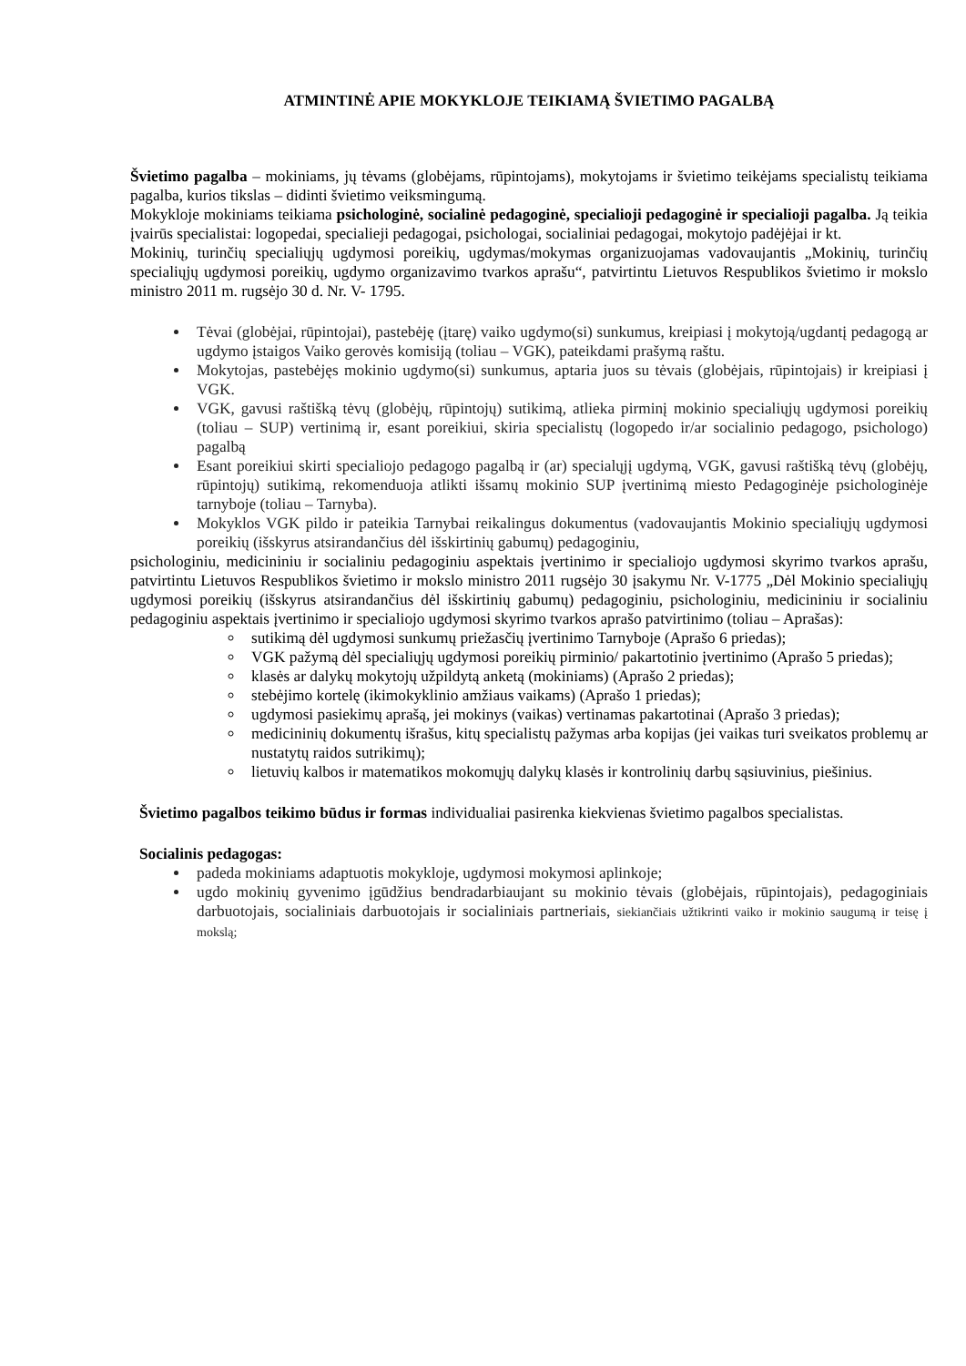ATMINTINĖ APIE MOKYKLOJE TEIKIAMĄ ŠVIETIMO PAGALBĄ
Švietimo pagalba – mokiniams, jų tėvams (globėjams, rūpintojams), mokytojams ir švietimo teikėjams specialistų teikiama pagalba, kurios tikslas – didinti švietimo veiksmingumą.
Mokykloje mokiniams teikiama psichologinė, socialinė pedagoginė, specialioji pedagoginė ir specialioji pagalba. Ją teikia įvairūs specialistai: logopedai, specialieji pedagogai, psichologai, socialiniai pedagogai, mokytojo padėjėjai ir kt.
Mokinių, turinčių specialiųjų ugdymosi poreikių, ugdymas/mokymas organizuojamas vadovaujantis „Mokinių, turinčių specialiųjų ugdymosi poreikių, ugdymo organizavimo tvarkos aprašu“, patvirtintu Lietuvos Respublikos švietimo ir mokslo ministro 2011 m. rugsėjo 30 d. Nr. V- 1795.
Tėvai (globėjai, rūpintojai), pastebėję (įtarę) vaiko ugdymo(si) sunkumus, kreipiasi į mokytoją/ugdantį pedagogą ar ugdymo įstaigos Vaiko gerovės komisiją (toliau – VGK), pateikdami prašymą raštu.
Mokytojas, pastebėjęs mokinio ugdymo(si) sunkumus, aptaria juos su tėvais (globėjais, rūpintojais) ir kreipiasi į VGK.
VGK, gavusi raštišką tėvų (globėjų, rūpintojų) sutikimą, atlieka pirminį mokinio specialiųjų ugdymosi poreikių (toliau – SUP) vertinimą ir, esant poreikiui, skiria specialistų (logopedo ir/ar socialinio pedagogo, psichologo) pagalbą
Esant poreikiui skirti specialiojo pedagogo pagalbą ir (ar) specialųjį ugdymą, VGK, gavusi raštišką tėvų (globėjų, rūpintojų) sutikimą, rekomenduoja atlikti išsamų mokinio SUP įvertinimą miesto Pedagoginėje psichologinėje tarnyboje (toliau – Tarnyba).
Mokyklos VGK pildo ir pateikia Tarnybai reikalingus dokumentus (vadovaujantis Mokinio specialiųjų ugdymosi poreikių (išskyrus atsirandančius dėl išskirtinių gabumų) pedagoginiu,
psichologiniu, medicininiu ir socialiniu pedagoginiu aspektais įvertinimo ir specialiojo ugdymosi skyrimo tvarkos aprašu, patvirtintu Lietuvos Respublikos švietimo ir mokslo ministro 2011 rugsėjo 30 įsakymu Nr. V-1775 „Dėl Mokinio specialiųjų ugdymosi poreikių (išskyrus atsirandančius dėl išskirtinių gabumų) pedagoginiu, psichologiniu, medicininiu ir socialiniu pedagoginiu aspektais įvertinimo ir specialiojo ugdymosi skyrimo tvarkos aprašo patvirtinimo (toliau – Aprašas):
sutikimą dėl ugdymosi sunkumų priežasčių įvertinimo Tarnyboje (Aprašo 6 priedas);
VGK pažymą dėl specialiųjų ugdymosi poreikių pirminio/ pakartotinio įvertinimo (Aprašo 5 priedas);
klasės ar dalykų mokytojų užpildytą anketą (mokiniams) (Aprašo 2 priedas);
stebėjimo kortelę (ikimokyklinio amžiaus vaikams) (Aprašo 1 priedas);
ugdymosi pasiekimų aprašą, jei mokinys (vaikas) vertinamas pakartotinai (Aprašo 3 priedas);
medicininių dokumentų išrašus, kitų specialistų pažymas arba kopijas (jei vaikas turi sveikatos problemų ar nustatytų raidos sutrikimų);
lietuvių kalbos ir matematikos mokomųjų dalykų klasės ir kontrolinių darbų sąsiuvinius, piešinius.
Švietimo pagalbos teikimo būdus ir formas individualiai pasirenka kiekvienas švietimo pagalbos specialistas.
Socialinis pedagogas:
padeda mokiniams adaptuotis mokykloje, ugdymosi mokymosi aplinkoje;
ugdo mokinių gyvenimo įgūdžius bendradarbiaujant su mokinio tėvais (globėjais, rūpintojais), pedagoginiais darbuotojais, socialiniais darbuotojais ir socialiniais partneriais, siekiančiais užtikrinti vaiko ir mokinio saugumą ir teisę į mokslą;